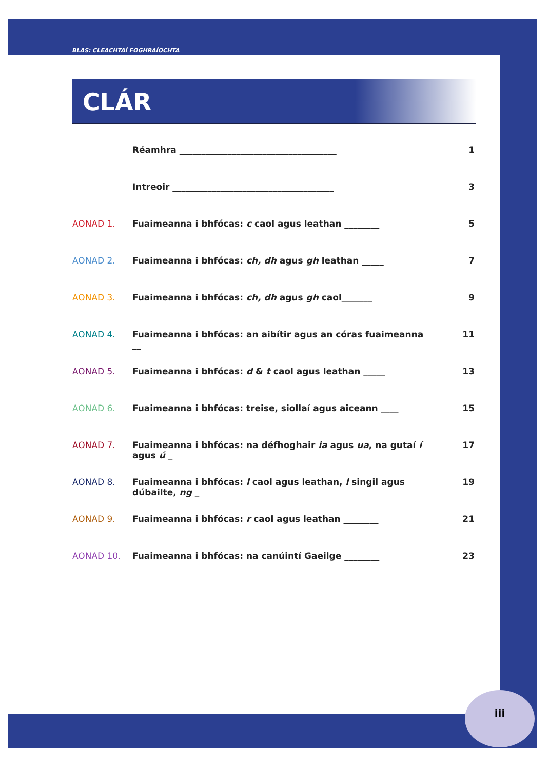BLAS: CLEACHTAÍ FOGHRAÍOCHTA
CLÁR
Réamhra ____________________________________ 1
Intreoir _____________________________________ 3
AONAD 1. Fuaimeanna i bhfócas: c caol agus leathan ________ 5
AONAD 2. Fuaimeanna i bhfócas: ch, dh agus gh leathan _____ 7
AONAD 3. Fuaimeanna i bhfócas: ch, dh agus gh caol_______ 9
AONAD 4. Fuaimeanna i bhfócas: an aibítir agus an córas fuaimeanna __ 11
AONAD 5. Fuaimeanna i bhfócas: d & t caol agus leathan _____ 13
AONAD 6. Fuaimeanna i bhfócas: treise, siollaí agus aiceann ____ 15
AONAD 7. Fuaimeanna i bhfócas: na défhoghair ia agus ua, na gutaí í agus ú _ 17
AONAD 8. Fuaimeanna i bhfócas: l caol agus leathan, l singil agus dúbailte, ng _ 19
AONAD 9. Fuaimeanna i bhfócas: r caol agus leathan ________ 21
AONAD 10. Fuaimeanna i bhfócas: na canúintí Gaeilge ________ 23
iii